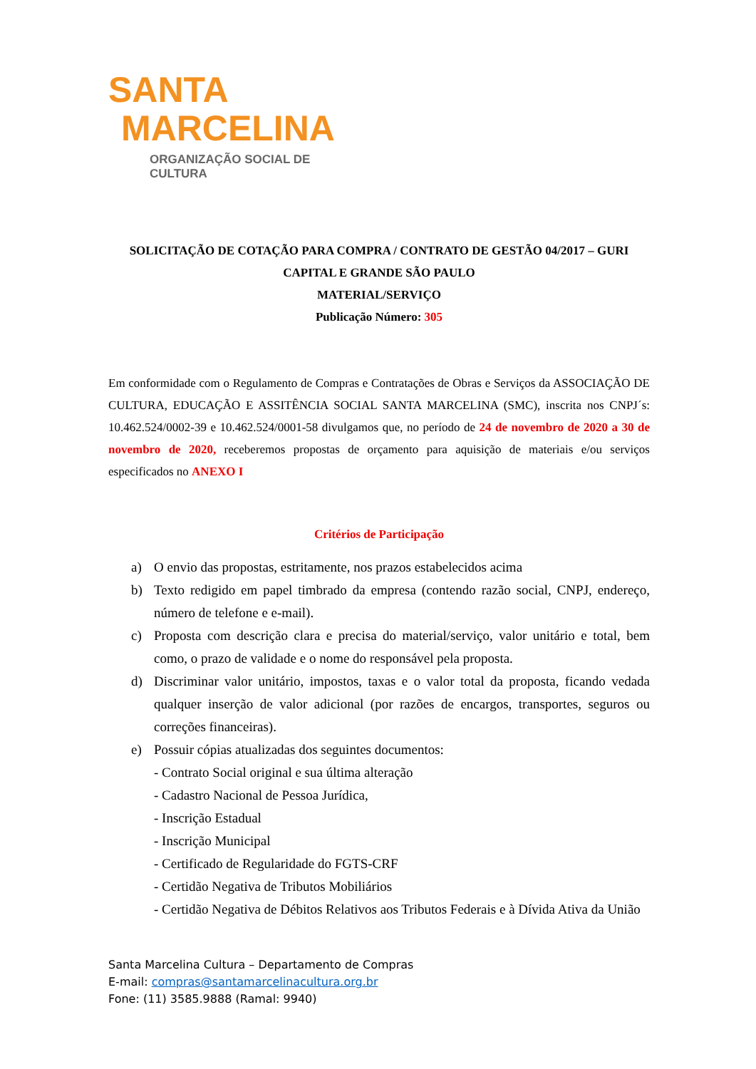SANTA
MARCELINA
ORGANIZAÇÃO SOCIAL DE CULTURA
SOLICITAÇÃO DE COTAÇÃO PARA COMPRA / CONTRATO DE GESTÃO 04/2017 – GURI
CAPITAL E GRANDE SÃO PAULO
MATERIAL/SERVIÇO
Publicação Número: 305
Em conformidade com o Regulamento de Compras e Contratações de Obras e Serviços da ASSOCIAÇÃO DE CULTURA, EDUCAÇÃO E ASSITÊNCIA SOCIAL SANTA MARCELINA (SMC), inscrita nos CNPJ´s: 10.462.524/0002-39 e 10.462.524/0001-58 divulgamos que, no período de 24 de novembro de 2020 a 30 de novembro de 2020, receberemos propostas de orçamento para aquisição de materiais e/ou serviços especificados no ANEXO I
Critérios de Participação
a) O envio das propostas, estritamente, nos prazos estabelecidos acima
b) Texto redigido em papel timbrado da empresa (contendo razão social, CNPJ, endereço, número de telefone e e-mail).
c) Proposta com descrição clara e precisa do material/serviço, valor unitário e total, bem como, o prazo de validade e o nome do responsável pela proposta.
d) Discriminar valor unitário, impostos, taxas e o valor total da proposta, ficando vedada qualquer inserção de valor adicional (por razões de encargos, transportes, seguros ou correções financeiras).
e) Possuir cópias atualizadas dos seguintes documentos:
- Contrato Social original e sua última alteração
- Cadastro Nacional de Pessoa Jurídica,
- Inscrição Estadual
- Inscrição Municipal
- Certificado de Regularidade do FGTS-CRF
- Certidão Negativa de Tributos Mobiliários
- Certidão Negativa de Débitos Relativos aos Tributos Federais e à Dívida Ativa da União
Santa Marcelina Cultura – Departamento de Compras
E-mail: compras@santamarcelinacultura.org.br
Fone: (11) 3585.9888 (Ramal: 9940)